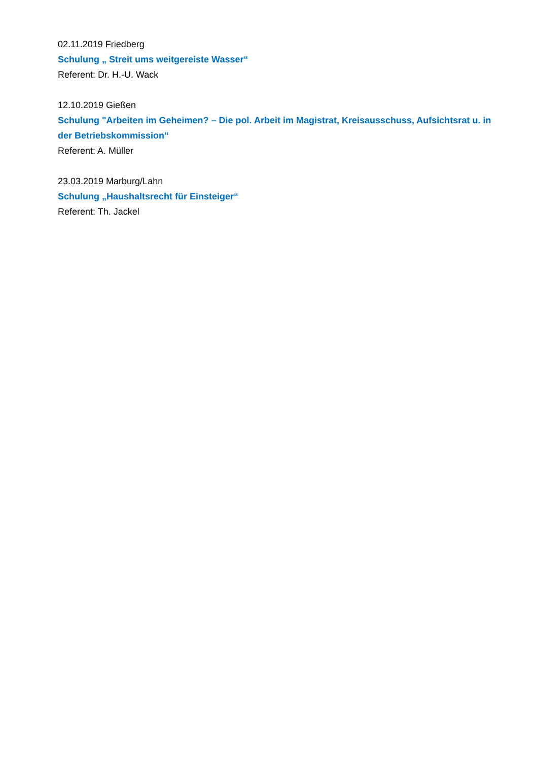02.11.2019 Friedberg
Schulung „ Streit ums weitgereiste Wasser“
Referent: Dr. H.-U. Wack
12.10.2019 Gießen
Schulung "Arbeiten im Geheimen? – Die pol. Arbeit im Magistrat, Kreisausschuss, Aufsichtsrat u. in der Betriebskommission“
Referent: A. Müller
23.03.2019 Marburg/Lahn
Schulung „Haushaltsrecht für Einsteiger“
Referent: Th. Jackel